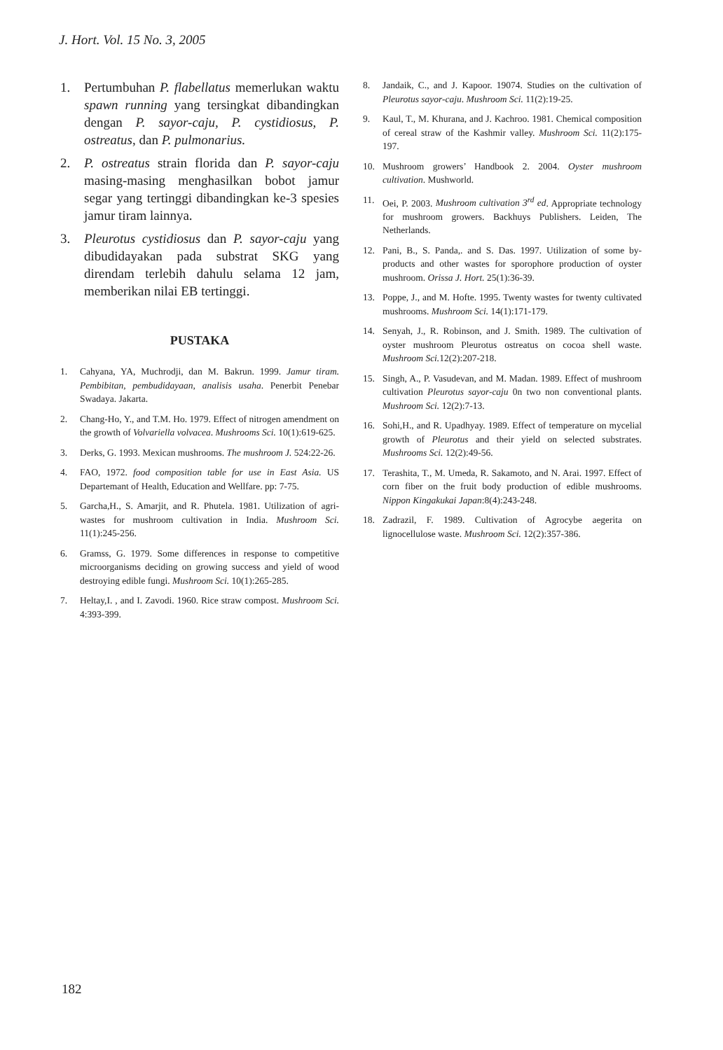J. Hort. Vol. 15 No. 3, 2005
1. Pertumbuhan P. flabellatus memerlukan waktu spawn running yang tersingkat dibandingkan dengan P. sayor-caju, P. cystidiosus, P. ostreatus, dan P. pulmonarius.
2. P. ostreatus strain florida dan P. sayor-caju masing-masing menghasilkan bobot jamur segar yang tertinggi dibandingkan ke-3 spesies jamur tiram lainnya.
3. Pleurotus cystidiosus dan P. sayor-caju yang dibudidayakan pada substrat SKG yang direndam terlebih dahulu selama 12 jam, memberikan nilai EB tertinggi.
PUSTAKA
1. Cahyana, YA, Muchrodji, dan M. Bakrun. 1999. Jamur tiram. Pembibitan, pembudidayaan, analisis usaha. Penerbit Penebar Swadaya. Jakarta.
2. Chang-Ho, Y., and T.M. Ho. 1979. Effect of nitrogen amendment on the growth of Volvariella volvacea. Mushrooms Sci. 10(1):619-625.
3. Derks, G. 1993. Mexican mushrooms. The mushroom J. 524:22-26.
4. FAO, 1972. food composition table for use in East Asia. US Departemant of Health, Education and Wellfare. pp: 7-75.
5. Garcha,H., S. Amarjit, and R. Phutela. 1981. Utilization of agri-wastes for mushroom cultivation in India. Mushroom Sci. 11(1):245-256.
6. Gramss, G. 1979. Some differences in response to competitive microorganisms deciding on growing success and yield of wood destroying edible fungi. Mushroom Sci. 10(1):265-285.
7. Heltay,I. , and I. Zavodi. 1960. Rice straw compost. Mushroom Sci. 4:393-399.
8. Jandaik, C., and J. Kapoor. 19074. Studies on the cultivation of Pleurotus sayor-caju. Mushroom Sci. 11(2):19-25.
9. Kaul, T., M. Khurana, and J. Kachroo. 1981. Chemical composition of cereal straw of the Kashmir valley. Mushroom Sci. 11(2):175-197.
10. Mushroom growers’ Handbook 2. 2004. Oyster mushroom cultivation. Mushworld.
11. Oei, P. 2003. Mushroom cultivation 3<sup>rd</sup> ed. Appropriate technology for mushroom growers. Backhuys Publishers. Leiden, The Netherlands.
12. Pani, B., S. Panda,. and S. Das. 1997. Utilization of some by-products and other wastes for sporophore production of oyster mushroom. Orissa J. Hort. 25(1):36-39.
13. Poppe, J., and M. Hofte. 1995. Twenty wastes for twenty cultivated mushrooms. Mushroom Sci. 14(1):171-179.
14. Senyah, J., R. Robinson, and J. Smith. 1989. The cultivation of oyster mushroom Pleurotus ostreatus on cocoa shell waste. Mushroom Sci. 12(2):207-218.
15. Singh, A., P. Vasudevan, and M. Madan. 1989. Effect of mushroom cultivation Pleurotus sayor-caju 0n two non conventional plants. Mushroom Sci. 12(2):7-13.
16. Sohi,H., and R. Upadhyay. 1989. Effect of temperature on mycelial growth of Pleurotus and their yield on selected substrates. Mushrooms Sci. 12(2):49-56.
17. Terashita, T., M. Umeda, R. Sakamoto, and N. Arai. 1997. Effect of corn fiber on the fruit body production of edible mushrooms. Nippon Kingakukai Japan:8(4):243-248.
18. Zadrazil, F. 1989. Cultivation of Agrocybe aegerita on lignocellulose waste. Mushroom Sci. 12(2):357-386.
182